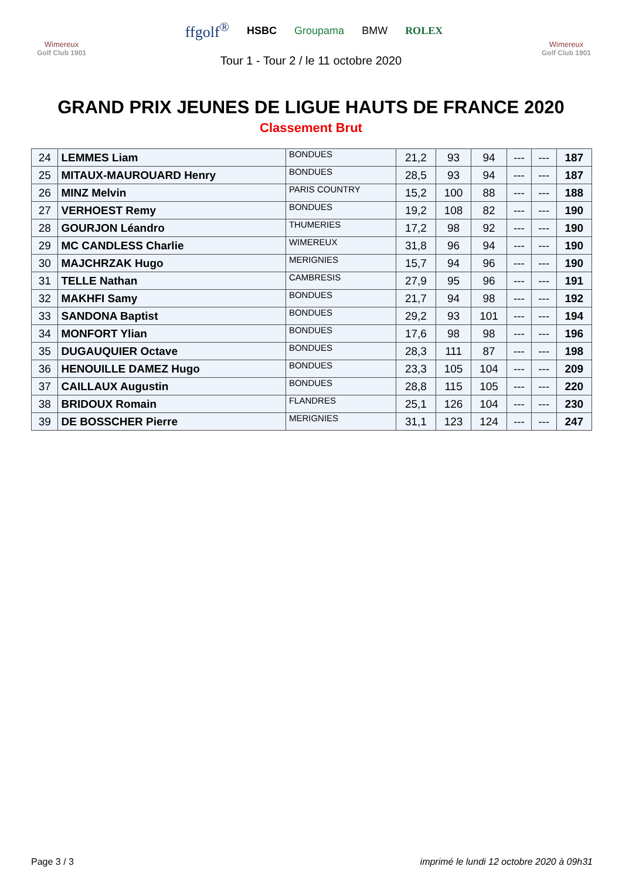Wimereux
Golf Club 1901
ffgolf<sup>®</sup> HSBC Groupama BMW ROLEX
Wimereux
Golf Club 1901
Tour 1 - Tour 2 / le 11 octobre 2020
GRAND PRIX JEUNES DE LIGUE HAUTS DE FRANCE 2020
Classement Brut
| 24 | LEMMES Liam | BONDUES | 21,2 | 93 | 94 | --- | --- | 187 |
| 25 | MITAUX-MAUROUARD Henry | BONDUES | 28,5 | 93 | 94 | --- | --- | 187 |
| 26 | MINZ Melvin | PARIS COUNTRY | 15,2 | 100 | 88 | --- | --- | 188 |
| 27 | VERHOEST Remy | BONDUES | 19,2 | 108 | 82 | --- | --- | 190 |
| 28 | GOURJON Léandro | THUMERIES | 17,2 | 98 | 92 | --- | --- | 190 |
| 29 | MC CANDLESS Charlie | WIMEREUX | 31,8 | 96 | 94 | --- | --- | 190 |
| 30 | MAJCHRZAK Hugo | MERIGNIES | 15,7 | 94 | 96 | --- | --- | 190 |
| 31 | TELLE Nathan | CAMBRESIS | 27,9 | 95 | 96 | --- | --- | 191 |
| 32 | MAKHFI Samy | BONDUES | 21,7 | 94 | 98 | --- | --- | 192 |
| 33 | SANDONA Baptist | BONDUES | 29,2 | 93 | 101 | --- | --- | 194 |
| 34 | MONFORT Ylian | BONDUES | 17,6 | 98 | 98 | --- | --- | 196 |
| 35 | DUGAUQUIER Octave | BONDUES | 28,3 | 111 | 87 | --- | --- | 198 |
| 36 | HENOUILLE DAMEZ Hugo | BONDUES | 23,3 | 105 | 104 | --- | --- | 209 |
| 37 | CAILLAUX Augustin | BONDUES | 28,8 | 115 | 105 | --- | --- | 220 |
| 38 | BRIDOUX Romain | FLANDRES | 25,1 | 126 | 104 | --- | --- | 230 |
| 39 | DE BOSSCHER Pierre | MERIGNIES | 31,1 | 123 | 124 | --- | --- | 247 |
Page 3 / 3 imprimé le lundi 12 octobre 2020 à 09h31